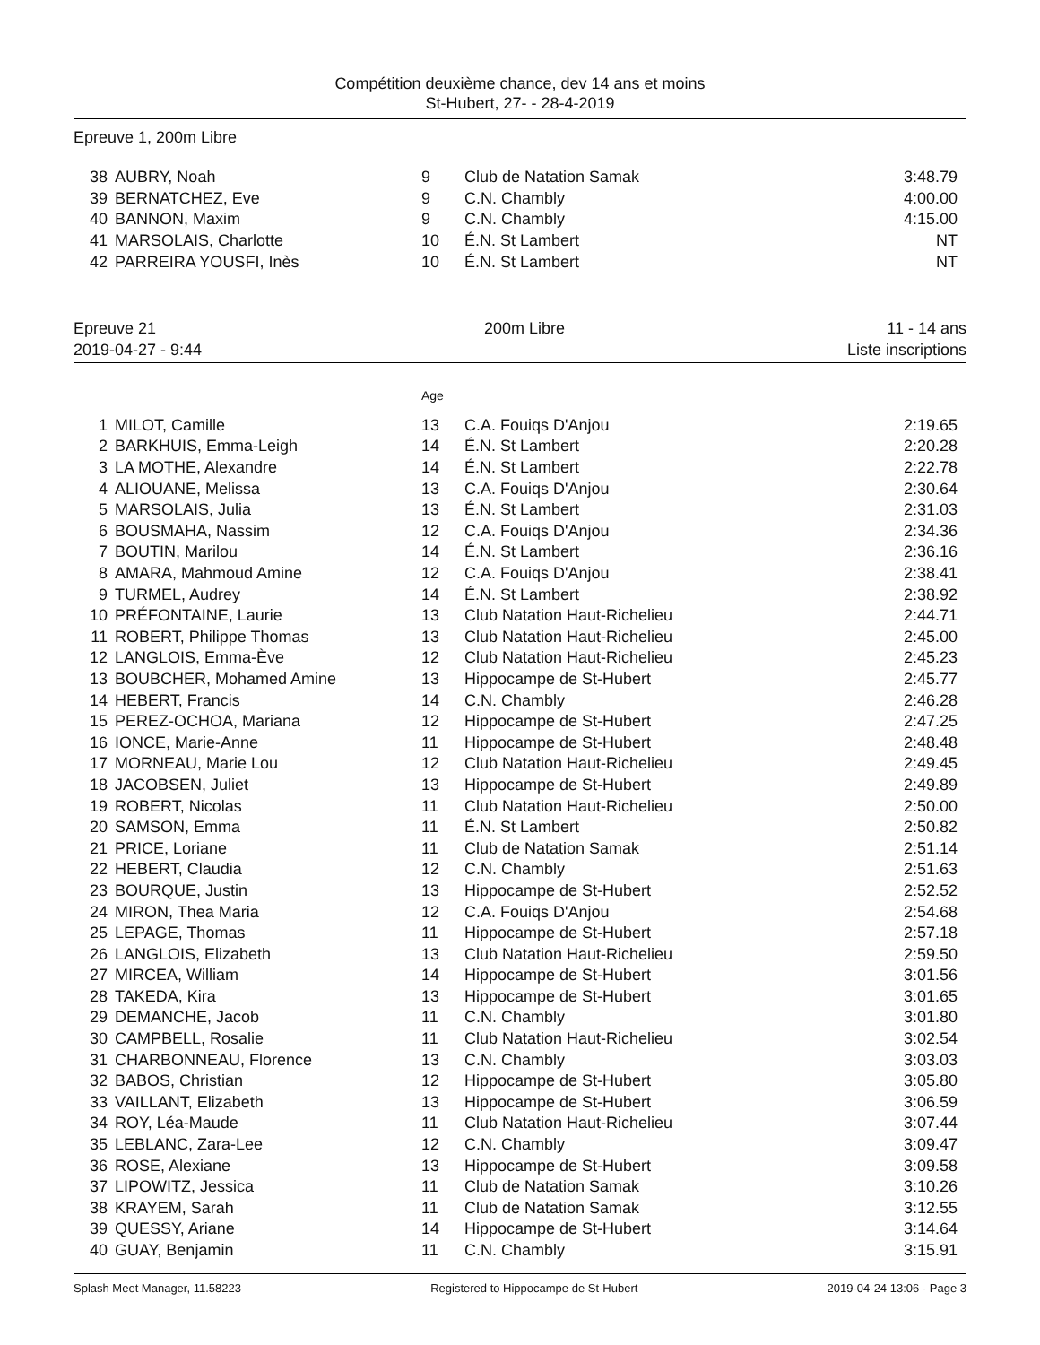Compétition deuxième chance, dev 14 ans et moins
St-Hubert, 27- - 28-4-2019
Epreuve 1, 200m Libre
| 38 | AUBRY, Noah | 9 | Club de Natation Samak | 3:48.79 |
| 39 | BERNATCHEZ, Eve | 9 | C.N. Chambly | 4:00.00 |
| 40 | BANNON, Maxim | 9 | C.N. Chambly | 4:15.00 |
| 41 | MARSOLAIS, Charlotte | 10 | É.N. St Lambert | NT |
| 42 | PARREIRA YOUSFI, Inès | 10 | É.N. St Lambert | NT |
Epreuve 21
2019-04-27 - 9:44
200m Libre 11 - 14 ans
Liste inscriptions
| | | Age | | |
| 1 | MILOT, Camille | 13 | C.A. Fouiqs D'Anjou | 2:19.65 |
| 2 | BARKHUIS, Emma-Leigh | 14 | É.N. St Lambert | 2:20.28 |
| 3 | LA MOTHE, Alexandre | 14 | É.N. St Lambert | 2:22.78 |
| 4 | ALIOUANE, Melissa | 13 | C.A. Fouiqs D'Anjou | 2:30.64 |
| 5 | MARSOLAIS, Julia | 13 | É.N. St Lambert | 2:31.03 |
| 6 | BOUSMAHA, Nassim | 12 | C.A. Fouiqs D'Anjou | 2:34.36 |
| 7 | BOUTIN, Marilou | 14 | É.N. St Lambert | 2:36.16 |
| 8 | AMARA, Mahmoud Amine | 12 | C.A. Fouiqs D'Anjou | 2:38.41 |
| 9 | TURMEL, Audrey | 14 | É.N. St Lambert | 2:38.92 |
| 10 | PRÉFONTAINE, Laurie | 13 | Club Natation Haut-Richelieu | 2:44.71 |
| 11 | ROBERT, Philippe Thomas | 13 | Club Natation Haut-Richelieu | 2:45.00 |
| 12 | LANGLOIS, Emma-Ève | 12 | Club Natation Haut-Richelieu | 2:45.23 |
| 13 | BOUBCHER, Mohamed Amine | 13 | Hippocampe de St-Hubert | 2:45.77 |
| 14 | HEBERT, Francis | 14 | C.N. Chambly | 2:46.28 |
| 15 | PEREZ-OCHOA, Mariana | 12 | Hippocampe de St-Hubert | 2:47.25 |
| 16 | IONCE, Marie-Anne | 11 | Hippocampe de St-Hubert | 2:48.48 |
| 17 | MORNEAU, Marie Lou | 12 | Club Natation Haut-Richelieu | 2:49.45 |
| 18 | JACOBSEN, Juliet | 13 | Hippocampe de St-Hubert | 2:49.89 |
| 19 | ROBERT, Nicolas | 11 | Club Natation Haut-Richelieu | 2:50.00 |
| 20 | SAMSON, Emma | 11 | É.N. St Lambert | 2:50.82 |
| 21 | PRICE, Loriane | 11 | Club de Natation Samak | 2:51.14 |
| 22 | HEBERT, Claudia | 12 | C.N. Chambly | 2:51.63 |
| 23 | BOURQUE, Justin | 13 | Hippocampe de St-Hubert | 2:52.52 |
| 24 | MIRON, Thea Maria | 12 | C.A. Fouiqs D'Anjou | 2:54.68 |
| 25 | LEPAGE, Thomas | 11 | Hippocampe de St-Hubert | 2:57.18 |
| 26 | LANGLOIS, Elizabeth | 13 | Club Natation Haut-Richelieu | 2:59.50 |
| 27 | MIRCEA, William | 14 | Hippocampe de St-Hubert | 3:01.56 |
| 28 | TAKEDA, Kira | 13 | Hippocampe de St-Hubert | 3:01.65 |
| 29 | DEMANCHE, Jacob | 11 | C.N. Chambly | 3:01.80 |
| 30 | CAMPBELL, Rosalie | 11 | Club Natation Haut-Richelieu | 3:02.54 |
| 31 | CHARBONNEAU, Florence | 13 | C.N. Chambly | 3:03.03 |
| 32 | BABOS, Christian | 12 | Hippocampe de St-Hubert | 3:05.80 |
| 33 | VAILLANT, Elizabeth | 13 | Hippocampe de St-Hubert | 3:06.59 |
| 34 | ROY, Léa-Maude | 11 | Club Natation Haut-Richelieu | 3:07.44 |
| 35 | LEBLANC, Zara-Lee | 12 | C.N. Chambly | 3:09.47 |
| 36 | ROSE, Alexiane | 13 | Hippocampe de St-Hubert | 3:09.58 |
| 37 | LIPOWITZ, Jessica | 11 | Club de Natation Samak | 3:10.26 |
| 38 | KRAYEM, Sarah | 11 | Club de Natation Samak | 3:12.55 |
| 39 | QUESSY, Ariane | 14 | Hippocampe de St-Hubert | 3:14.64 |
| 40 | GUAY, Benjamin | 11 | C.N. Chambly | 3:15.91 |
Splash Meet Manager, 11.58223 Registered to Hippocampe de St-Hubert 2019-04-24 13:06 - Page 3